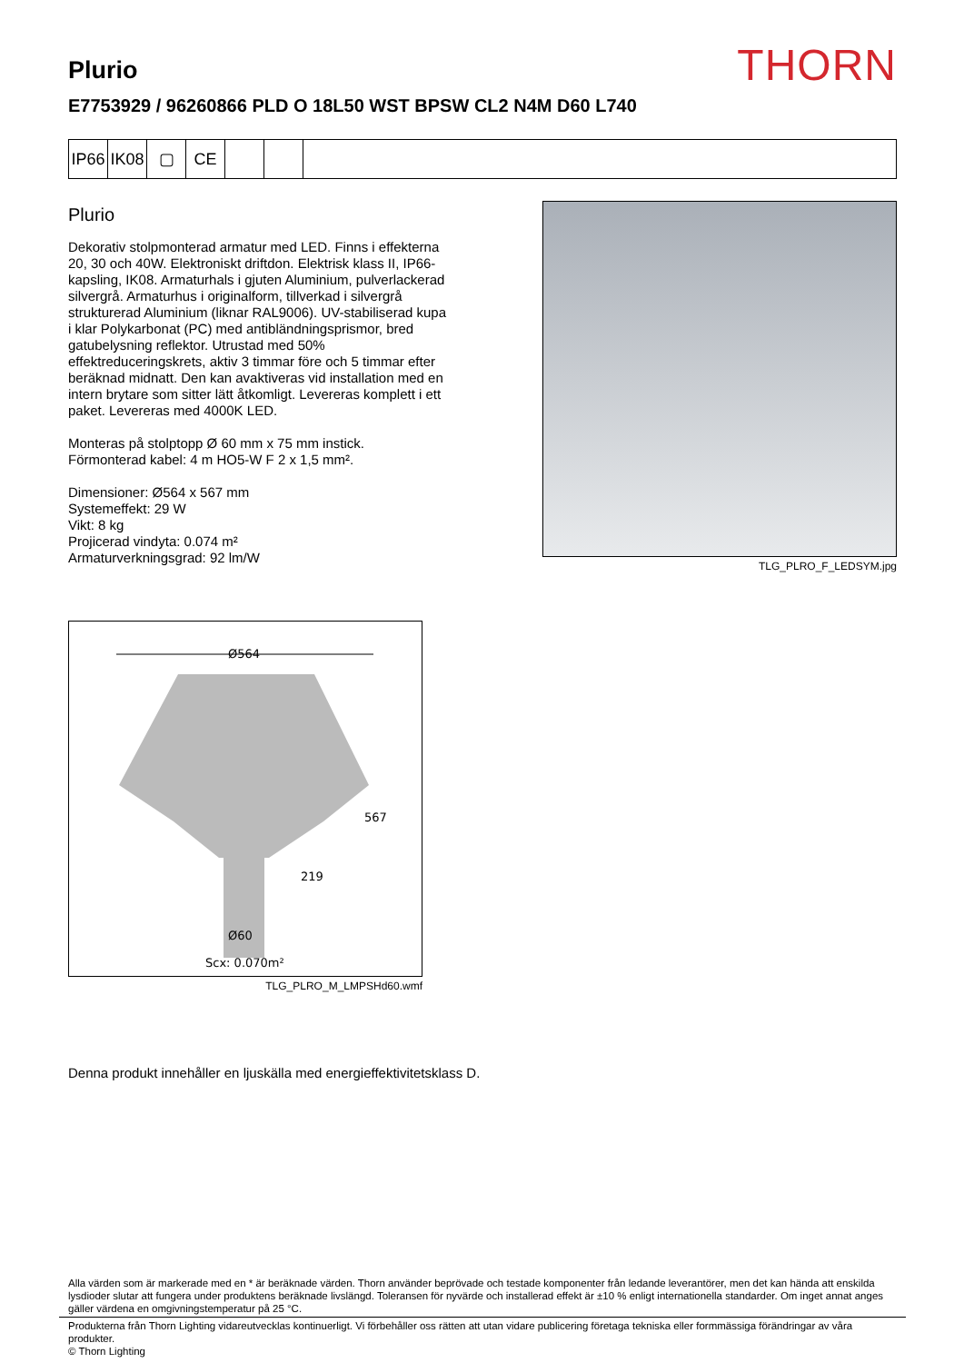THORN
Plurio
E7753929 / 96260866 PLD O 18L50 WST BPSW CL2 N4M D60 L740
IP66
IK08
▢ CE
Plurio
Dekorativ stolpmonterad armatur med LED. Finns i effekterna 20, 30 och 40W. Elektroniskt driftdon. Elektrisk klass II, IP66-kapsling, IK08. Armaturhals i gjuten Aluminium, pulverlackerad silvergrå. Armaturhus i originalform, tillverkad i silvergrå strukturerad Aluminium (liknar RAL9006). UV-stabiliserad kupa i klar Polykarbonat (PC) med antibländningsprismor, bred gatubelysning reflektor. Utrustad med 50% effektreduceringskrets, aktiv 3 timmar före och 5 timmar efter beräknad midnatt. Den kan avaktiveras vid installation med en intern brytare som sitter lätt åtkomligt. Levereras komplett i ett paket. Levereras med 4000K LED.
Monteras på stolptopp Ø 60 mm x 75 mm instick.
Förmonterad kabel: 4 m HO5-W F 2 x 1,5 mm².
Dimensioner: Ø564 x 567 mm
Systemeffekt: 29 W
Vikt: 8 kg
Projicerad vindyta: 0.074 m²
Armaturverkningsgrad: 92 lm/W
TLG_PLRO_F_LEDSYM.jpg
Ø564
567
219
Ø60
Scx: 0.070m²
TLG_PLRO_M_LMPSHd60.wmf
Denna produkt innehåller en ljuskälla med energieffektivitetsklass D.
Alla värden som är markerade med en * är beräknade värden. Thorn använder beprövade och testade komponenter från ledande leverantörer, men det kan hända att enskilda lysdioder slutar att fungera under produktens beräknade livslängd. Toleransen för nyvärde och installerad effekt är ±10 % enligt internationella standarder. Om inget annat anges gäller värdena en omgivningstemperatur på 25 °C.
Produkterna från Thorn Lighting vidareutvecklas kontinuerligt. Vi förbehåller oss rätten att utan vidare publicering företaga tekniska eller formmässiga förändringar av våra produkter.
© Thorn Lighting